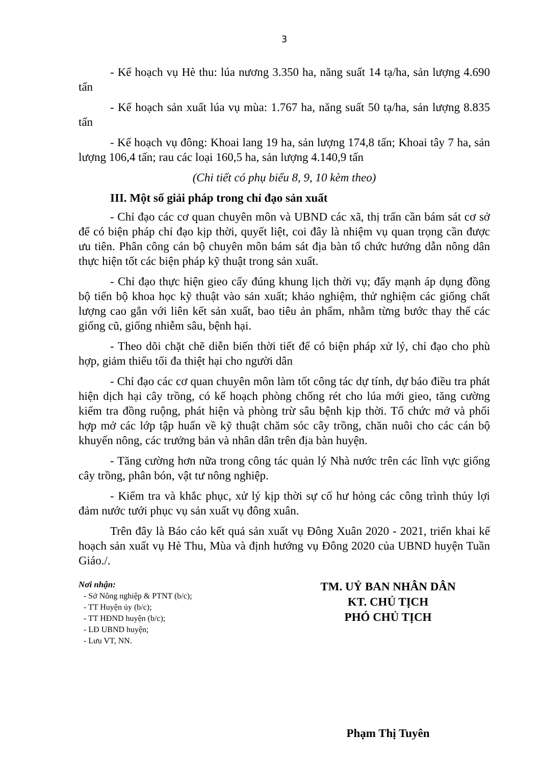3
- Kế hoạch vụ Hè thu: lúa nương 3.350 ha, năng suất 14 tạ/ha, sản lượng 4.690 tấn
- Kế hoạch sản xuất lúa vụ mùa: 1.767 ha, năng suất 50 tạ/ha, sản lượng 8.835 tấn
- Kế hoạch vụ đông: Khoai lang 19 ha, sản lượng 174,8 tấn; Khoai tây 7 ha, sản lượng 106,4 tấn; rau các loại 160,5 ha, sản lượng 4.140,9 tấn
(Chi tiết có phụ biểu 8, 9, 10 kèm theo)
III. Một số giải pháp trong chỉ đạo sản xuất
- Chỉ đạo các cơ quan chuyên môn và UBND các xã, thị trấn cần bám sát cơ sở để có biện pháp chỉ đạo kịp thời, quyết liệt, coi đây là nhiệm vụ quan trọng cần được ưu tiên. Phân công cán bộ chuyên môn bám sát địa bàn tổ chức hướng dẫn nông dân thực hiện tốt các biện pháp kỹ thuật trong sản xuất.
- Chỉ đạo thực hiện gieo cấy đúng khung lịch thời vụ; đẩy mạnh áp dụng đồng bộ tiến bộ khoa học kỹ thuật vào sản xuất; khảo nghiệm, thử nghiệm các giống chất lượng cao gắn với liên kết sản xuất, bao tiêu ản phẩm, nhằm từng bước thay thế các giống cũ, giống nhiễm sâu, bệnh hại.
- Theo dõi chặt chẽ diễn biến thời tiết để có biện pháp xử lý, chỉ đạo cho phù hợp, giảm thiểu tối đa thiệt hại cho người dân
- Chỉ đạo các cơ quan chuyên môn làm tốt công tác dự tính, dự báo điều tra phát hiện dịch hại cây trồng, có kế hoạch phòng chống rét cho lúa mới gieo, tăng cường kiểm tra đồng ruộng, phát hiện và phòng trừ sâu bệnh kịp thời. Tổ chức mở và phối hợp mở các lớp tập huấn về kỹ thuật chăm sóc cây trồng, chăn nuôi cho các cán bộ khuyến nông, các trưởng bản và nhân dân trên địa bàn huyện.
- Tăng cường hơn nữa trong công tác quản lý Nhà nước trên các lĩnh vực giống cây trồng, phân bón, vật tư nông nghiệp.
- Kiểm tra và khắc phục, xử lý kịp thời sự cố hư hỏng các công trình thủy lợi đảm nước tưới phục vụ sản xuất vụ đông xuân.
Trên đây là Báo cáo kết quả sản xuất vụ Đông Xuân 2020 - 2021, triển khai kế hoạch sản xuất vụ Hè Thu, Mùa và định hướng vụ Đông 2020 của UBND huyện Tuần Giáo./.
Nơi nhận:
- Sở Nông nghiệp & PTNT (b/c);
- TT Huyện ủy (b/c);
- TT HĐND huyện (b/c);
- LĐ UBND huyện;
- Lưu VT, NN.
TM. UỶ BAN NHÂN DÂN
KT. CHỦ TỊCH
PHÓ CHỦ TỊCH
Phạm Thị Tuyên